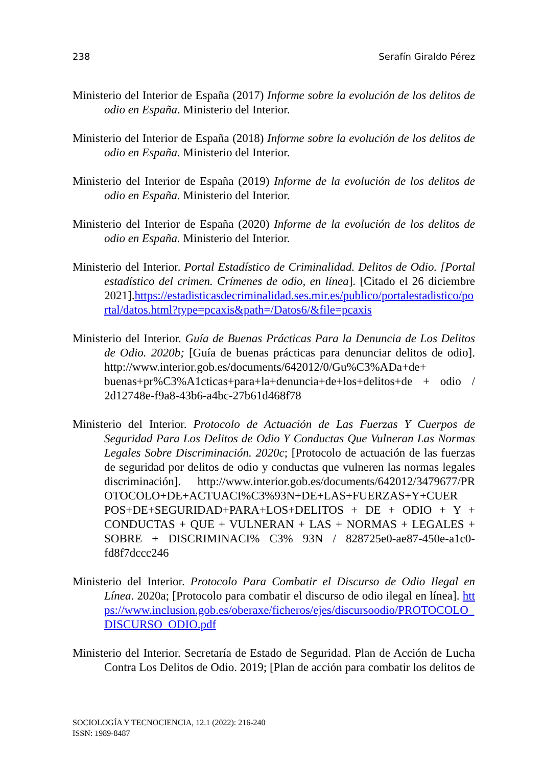238 Serafín Giraldo Pérez
Ministerio del Interior de España (2017) Informe sobre la evolución de los delitos de odio en España. Ministerio del Interior.
Ministerio del Interior de España (2018) Informe sobre la evolución de los delitos de odio en España. Ministerio del Interior.
Ministerio del Interior de España (2019) Informe de la evolución de los delitos de odio en España. Ministerio del Interior.
Ministerio del Interior de España (2020) Informe de la evolución de los delitos de odio en España. Ministerio del Interior.
Ministerio del Interior. Portal Estadístico de Criminalidad. Delitos de Odio. [Portal estadístico del crimen. Crímenes de odio, en línea]. [Citado el 26 diciembre 2021].https://estadisticasdecriminalidad.ses.mir.es/publico/portalestadistico/portal/datos.html?type=pcaxis&path=/Datos6/&file=pcaxis
Ministerio del Interior. Guía de Buenas Prácticas Para la Denuncia de Los Delitos de Odio. 2020b; [Guía de buenas prácticas para denunciar delitos de odio]. http://www.interior.gob.es/documents/642012/0/Gu%C3%ADa+de+ buenas+pr%C3%A1cticas+para+la+denuncia+de+los+delitos+de + odio / 2d12748e-f9a8-43b6-a4bc-27b61d468f78
Ministerio del Interior. Protocolo de Actuación de Las Fuerzas Y Cuerpos de Seguridad Para Los Delitos de Odio Y Conductas Que Vulneran Las Normas Legales Sobre Discriminación. 2020c; [Protocolo de actuación de las fuerzas de seguridad por delitos de odio y conductas que vulneren las normas legales discriminación]. http://www.interior.gob.es/documents/642012/3479677/PR OTOCOLO+DE+ACTUACI%C3%93N+DE+LAS+FUERZAS+Y+CUER POS+DE+SEGURIDAD+PARA+LOS+DELITOS + DE + ODIO + Y + CONDUCTAS + QUE + VULNERAN + LAS + NORMAS + LEGALES + SOBRE + DISCRIMINACI% C3% 93N / 828725e0-ae87-450e-a1c0-fd8f7dccc246
Ministerio del Interior. Protocolo Para Combatir el Discurso de Odio Ilegal en Línea. 2020a; [Protocolo para combatir el discurso de odio ilegal en línea]. https://www.inclusion.gob.es/oberaxe/ficheros/ejes/discursoodio/PROTOCOLO_DISCURSO_ODIO.pdf
Ministerio del Interior. Secretaría de Estado de Seguridad. Plan de Acción de Lucha Contra Los Delitos de Odio. 2019; [Plan de acción para combatir los delitos de
SOCIOLOGÍA Y TECNOCIENCIA, 12.1 (2022): 216-240
ISSN: 1989-8487